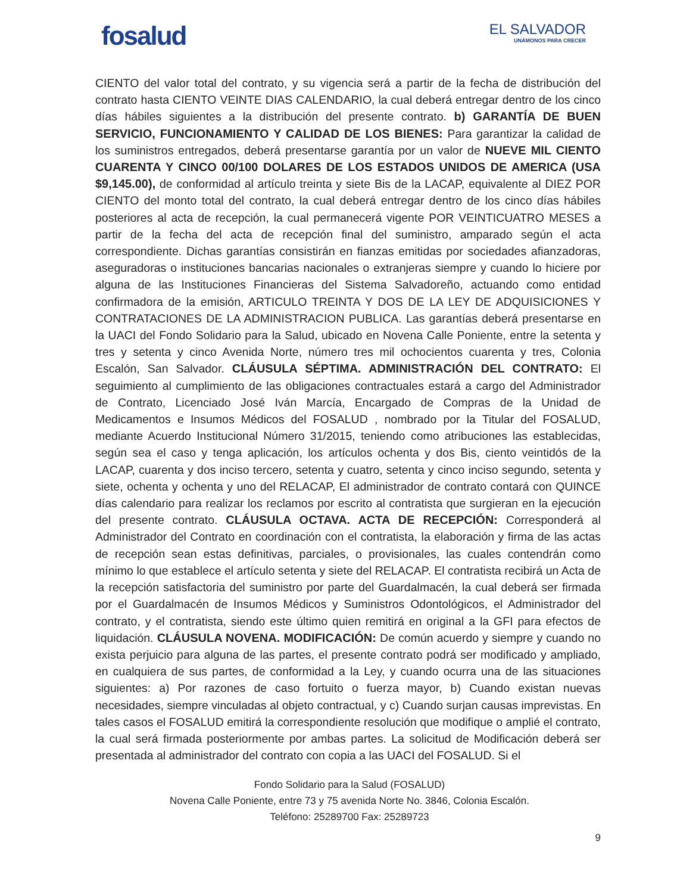fosalud
EL SALVADOR
UNÁMONOS PARA CRECER
CIENTO del valor total del contrato, y su vigencia será a partir de la fecha de distribución del contrato hasta CIENTO VEINTE DIAS CALENDARIO, la cual deberá entregar dentro de los cinco días hábiles siguientes a la distribución del presente contrato. b) GARANTÍA DE BUEN SERVICIO, FUNCIONAMIENTO Y CALIDAD DE LOS BIENES: Para garantizar la calidad de los suministros entregados, deberá presentarse garantía por un valor de NUEVE MIL CIENTO CUARENTA Y CINCO 00/100 DOLARES DE LOS ESTADOS UNIDOS DE AMERICA (USA $9,145.00), de conformidad al artículo treinta y siete Bis de la LACAP, equivalente al DIEZ POR CIENTO del monto total del contrato, la cual deberá entregar dentro de los cinco días hábiles posteriores al acta de recepción, la cual permanecerá vigente POR VEINTICUATRO MESES a partir de la fecha del acta de recepción final del suministro, amparado según el acta correspondiente. Dichas garantías consistirán en fianzas emitidas por sociedades afianzadoras, aseguradoras o instituciones bancarias nacionales o extranjeras siempre y cuando lo hiciere por alguna de las Instituciones Financieras del Sistema Salvadoreño, actuando como entidad confirmadora de la emisión, ARTICULO TREINTA Y DOS DE LA LEY DE ADQUISICIONES Y CONTRATACIONES DE LA ADMINISTRACION PUBLICA. Las garantías deberá presentarse en la UACI del Fondo Solidario para la Salud, ubicado en Novena Calle Poniente, entre la setenta y tres y setenta y cinco Avenida Norte, número tres mil ochocientos cuarenta y tres, Colonia Escalón, San Salvador. CLÁUSULA SÉPTIMA. ADMINISTRACIÓN DEL CONTRATO: El seguimiento al cumplimiento de las obligaciones contractuales estará a cargo del Administrador de Contrato, Licenciado José Iván Marcía, Encargado de Compras de la Unidad de Medicamentos e Insumos Médicos del FOSALUD , nombrado por la Titular del FOSALUD, mediante Acuerdo Institucional Número 31/2015, teniendo como atribuciones las establecidas, según sea el caso y tenga aplicación, los artículos ochenta y dos Bis, ciento veintidós de la LACAP, cuarenta y dos inciso tercero, setenta y cuatro, setenta y cinco inciso segundo, setenta y siete, ochenta y ochenta y uno del RELACAP, El administrador de contrato contará con QUINCE días calendario para realizar los reclamos por escrito al contratista que surgieran en la ejecución del presente contrato. CLÁUSULA OCTAVA. ACTA DE RECEPCIÓN: Corresponderá al Administrador del Contrato en coordinación con el contratista, la elaboración y firma de las actas de recepción sean estas definitivas, parciales, o provisionales, las cuales contendrán como mínimo lo que establece el artículo setenta y siete del RELACAP. El contratista recibirá un Acta de la recepción satisfactoria del suministro por parte del Guardalmacén, la cual deberá ser firmada por el Guardalmacén de Insumos Médicos y Suministros Odontológicos, el Administrador del contrato, y el contratista, siendo este último quien remitirá en original a la GFI para efectos de liquidación. CLÁUSULA NOVENA. MODIFICACIÓN: De común acuerdo y siempre y cuando no exista perjuicio para alguna de las partes, el presente contrato podrá ser modificado y ampliado, en cualquiera de sus partes, de conformidad a la Ley, y cuando ocurra una de las situaciones siguientes: a) Por razones de caso fortuito o fuerza mayor, b) Cuando existan nuevas necesidades, siempre vinculadas al objeto contractual, y c) Cuando surjan causas imprevistas. En tales casos el FOSALUD emitirá la correspondiente resolución que modifique o amplié el contrato, la cual será firmada posteriormente por ambas partes. La solicitud de Modificación deberá ser presentada al administrador del contrato con copia a las UACI del FOSALUD. Si el
Fondo Solidario para la Salud (FOSALUD)
Novena Calle Poniente, entre 73 y 75 avenida Norte No. 3846, Colonia Escalón.
Teléfono: 25289700 Fax: 25289723
9